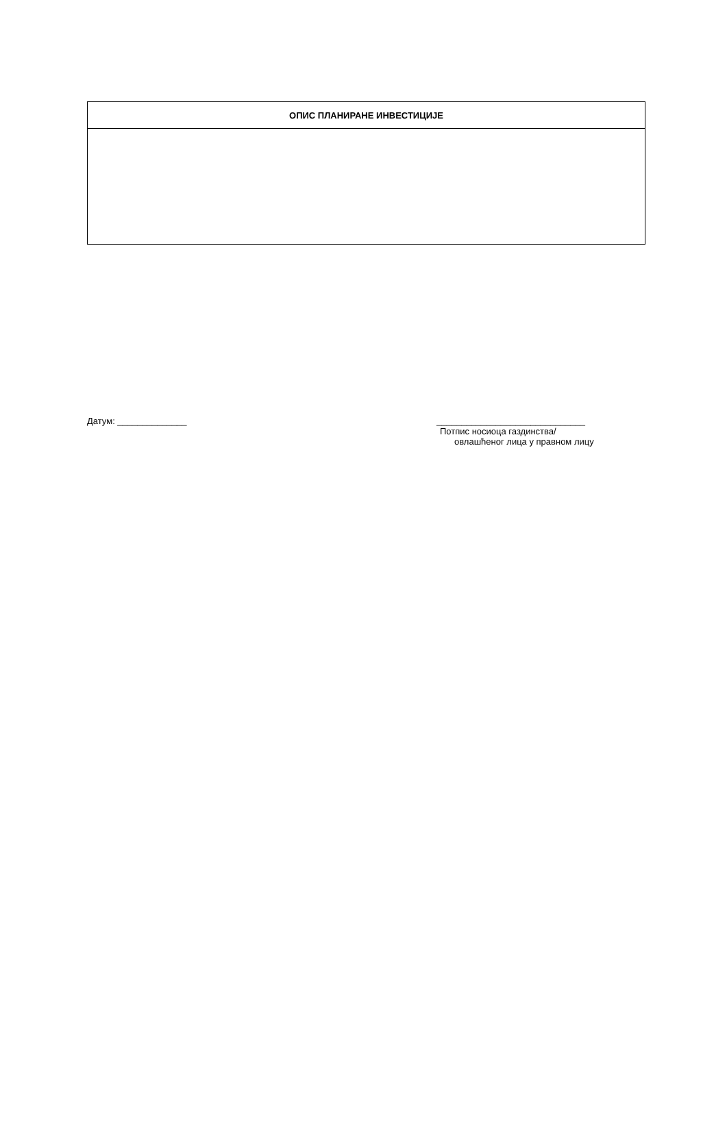| ОПИС ПЛАНИРАНЕ ИНВЕСТИЦИЈЕ |
| --- |
Датум: ______________ ______________________________
Потпис носиоца газдинства/
овлашћеног лица у правном лицу